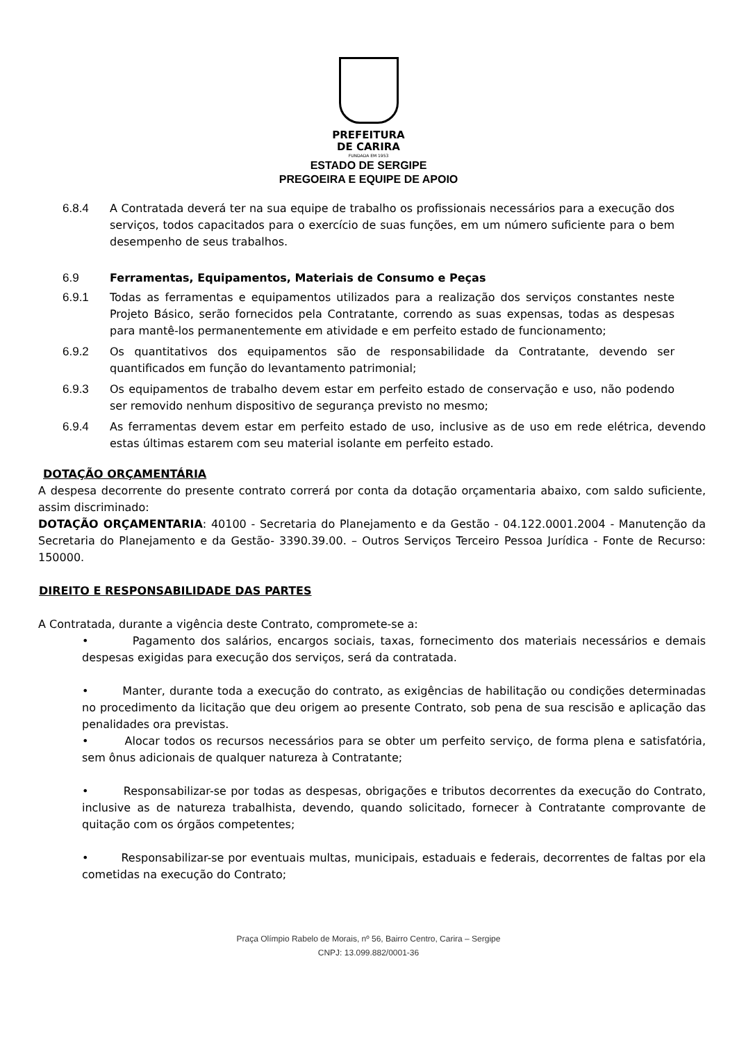PREFEITURA
DE CARIRA
FUNDADA EM 1953
ESTADO DE SERGIPE
PREGOEIRA E EQUIPE DE APOIO
6.8.4 A Contratada deverá ter na sua equipe de trabalho os profissionais necessários para a execução dos serviços, todos capacitados para o exercício de suas funções, em um número suficiente para o bem desempenho de seus trabalhos.
6.9 Ferramentas, Equipamentos, Materiais de Consumo e Peças
6.9.1 Todas as ferramentas e equipamentos utilizados para a realização dos serviços constantes neste Projeto Básico, serão fornecidos pela Contratante, correndo as suas expensas, todas as despesas para mantê-los permanentemente em atividade e em perfeito estado de funcionamento;
6.9.2 Os quantitativos dos equipamentos são de responsabilidade da Contratante, devendo ser quantificados em função do levantamento patrimonial;
6.9.3 Os equipamentos de trabalho devem estar em perfeito estado de conservação e uso, não podendo ser removido nenhum dispositivo de segurança previsto no mesmo;
6.9.4 As ferramentas devem estar em perfeito estado de uso, inclusive as de uso em rede elétrica, devendo estas últimas estarem com seu material isolante em perfeito estado.
DOTAÇÃO ORÇAMENTÁRIA
A despesa decorrente do presente contrato correrá por conta da dotação orçamentaria abaixo, com saldo suficiente, assim discriminado:
DOTAÇÃO ORÇAMENTARIA: 40100 - Secretaria do Planejamento e da Gestão - 04.122.0001.2004 - Manutenção da Secretaria do Planejamento e da Gestão- 3390.39.00. – Outros Serviços Terceiro Pessoa Jurídica - Fonte de Recurso: 150000.
DIREITO E RESPONSABILIDADE DAS PARTES
A Contratada, durante a vigência deste Contrato, compromete-se a:
• Pagamento dos salários, encargos sociais, taxas, fornecimento dos materiais necessários e demais despesas exigidas para execução dos serviços, será da contratada.
• Manter, durante toda a execução do contrato, as exigências de habilitação ou condições determinadas no procedimento da licitação que deu origem ao presente Contrato, sob pena de sua rescisão e aplicação das penalidades ora previstas.
• Alocar todos os recursos necessários para se obter um perfeito serviço, de forma plena e satisfatória, sem ônus adicionais de qualquer natureza à Contratante;
• Responsabilizar-se por todas as despesas, obrigações e tributos decorrentes da execução do Contrato, inclusive as de natureza trabalhista, devendo, quando solicitado, fornecer à Contratante comprovante de quitação com os órgãos competentes;
• Responsabilizar-se por eventuais multas, municipais, estaduais e federais, decorrentes de faltas por ela cometidas na execução do Contrato;
Praça Olímpio Rabelo de Morais, nº 56, Bairro Centro, Carira – Sergipe
CNPJ: 13.099.882/0001-36